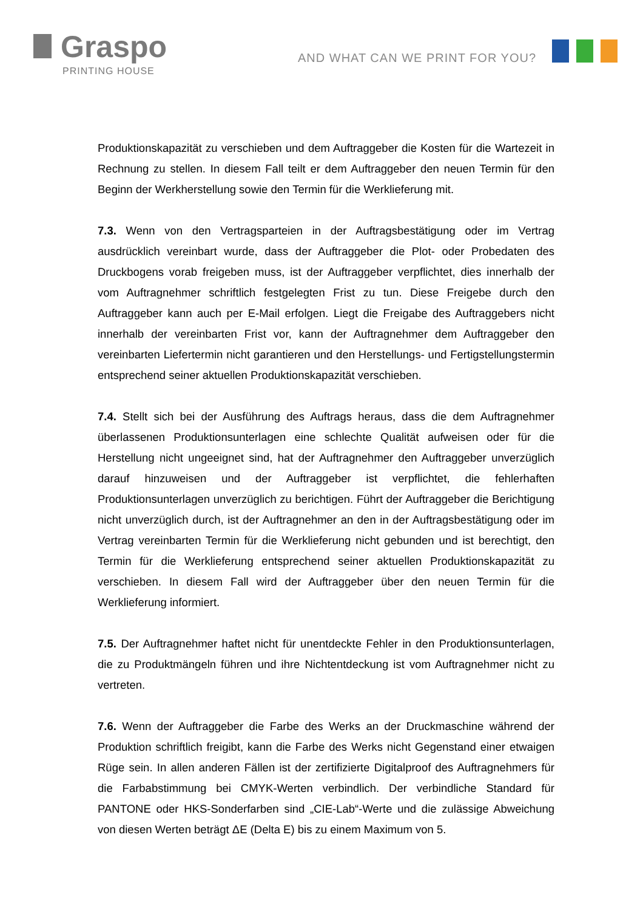Graspo
PRINTING HOUSE
AND WHAT CAN WE PRINT FOR YOU?
Produktionskapazität zu verschieben und dem Auftraggeber die Kosten für die Wartezeit in Rechnung zu stellen. In diesem Fall teilt er dem Auftraggeber den neuen Termin für den Beginn der Werkherstellung sowie den Termin für die Werklieferung mit.
7.3. Wenn von den Vertragsparteien in der Auftragsbestätigung oder im Vertrag ausdrücklich vereinbart wurde, dass der Auftraggeber die Plot- oder Probedaten des Druckbogens vorab freigeben muss, ist der Auftraggeber verpflichtet, dies innerhalb der vom Auftragnehmer schriftlich festgelegten Frist zu tun. Diese Freigebe durch den Auftraggeber kann auch per E-Mail erfolgen. Liegt die Freigabe des Auftraggebers nicht innerhalb der vereinbarten Frist vor, kann der Auftragnehmer dem Auftraggeber den vereinbarten Liefertermin nicht garantieren und den Herstellungs- und Fertigstellungstermin entsprechend seiner aktuellen Produktionskapazität verschieben.
7.4. Stellt sich bei der Ausführung des Auftrags heraus, dass die dem Auftragnehmer überlassenen Produktionsunterlagen eine schlechte Qualität aufweisen oder für die Herstellung nicht ungeeignet sind, hat der Auftragnehmer den Auftraggeber unverzüglich darauf hinzuweisen und der Auftraggeber ist verpflichtet, die fehlerhaften Produktionsunterlagen unverzüglich zu berichtigen. Führt der Auftraggeber die Berichtigung nicht unverzüglich durch, ist der Auftragnehmer an den in der Auftragsbestätigung oder im Vertrag vereinbarten Termin für die Werklieferung nicht gebunden und ist berechtigt, den Termin für die Werklieferung entsprechend seiner aktuellen Produktionskapazität zu verschieben. In diesem Fall wird der Auftraggeber über den neuen Termin für die Werklieferung informiert.
7.5. Der Auftragnehmer haftet nicht für unentdeckte Fehler in den Produktionsunterlagen, die zu Produktmängeln führen und ihre Nichtentdeckung ist vom Auftragnehmer nicht zu vertreten.
7.6. Wenn der Auftraggeber die Farbe des Werks an der Druckmaschine während der Produktion schriftlich freigibt, kann die Farbe des Werks nicht Gegenstand einer etwaigen Rüge sein. In allen anderen Fällen ist der zertifizierte Digitalproof des Auftragnehmers für die Farbabstimmung bei CMYK-Werten verbindlich. Der verbindliche Standard für PANTONE oder HKS-Sonderfarben sind „CIE-Lab“-Werte und die zulässige Abweichung von diesen Werten beträgt ΔE (Delta E) bis zu einem Maximum von 5.